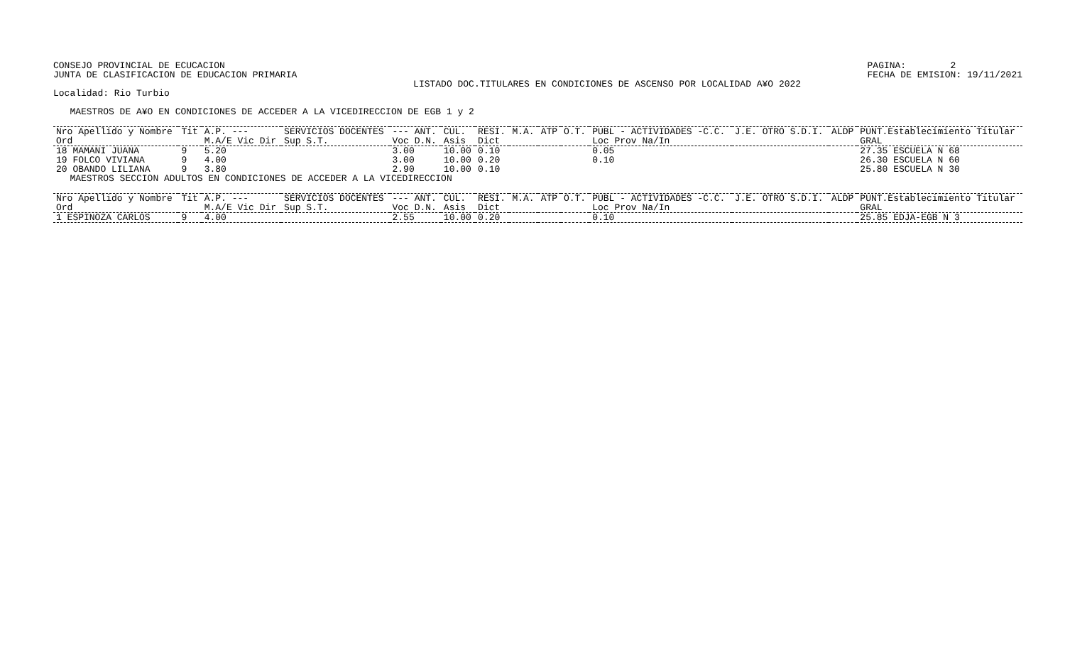CONSEJO PROVINCIAL DE ECUCACION
JUNTA DE CLASIFICACION DE EDUCACION PRIMARIA
PAGINA:        2
FECHA DE EMISION: 19/11/2021
                                                                 LISTADO DOC.TITULARES EN CONDICIONES DE ASCENSO POR LOCALIDAD A¥O 2022
Localidad: Rio Turbio

   MAESTROS DE A¥O EN CONDICIONES DE ACCEDER A LA VICEDIRECCION DE EGB 1 y 2
| Nro Apellido y Nombre Ord | Tit | A.P. --- M.A/E Vic Dir | SERVICIOS DOCENTES Sup S.T. | --- ANT. Voc D.N. | CUL. Asis | RESI. Dict | M.A. | ATP | O.T. | PUBL - ACTIVIDADES -C.C. Loc Prov Na/In | J.E. OTRO S.D.I. | ALDP | PUNT.Establecimiento Titular GRAL |
| --- | --- | --- | --- | --- | --- | --- | --- | --- | --- | --- | --- | --- | --- |
| 18 MAMANI JUANA 19 FOLCO VIVIANA 20 OBANDO LILIANA | 9 9 9 | 5.20 4.00 3.80 | | 3.00 3.00 2.90 | 10.00 10.00 10.00 | 0.10 0.20 0.10 | | | | 0.05 0.10 | | | 27.35 ESCUELA N 68 26.30 ESCUELA N 60 25.80 ESCUELA N 30 |
   MAESTROS SECCION ADULTOS EN CONDICIONES DE ACCEDER A LA VICEDIRECCION
| Nro Apellido y Nombre Ord | Tit | A.P. --- M.A/E Vic Dir | SERVICIOS DOCENTES Sup S.T. | --- ANT. Voc D.N. | CUL. Asis | RESI. Dict | M.A. | ATP | O.T. | PUBL - ACTIVIDADES -C.C. Loc Prov Na/In | J.E. OTRO S.D.I. | ALDP | PUNT.Establecimiento Titular GRAL |
| --- | --- | --- | --- | --- | --- | --- | --- | --- | --- | --- | --- | --- | --- |
| 1 ESPINOZA CARLOS | 9 | 4.00 | | 2.55 | 10.00 | 0.20 | | | | 0.10 | | | 25.85 EDJA-EGB N 3 |